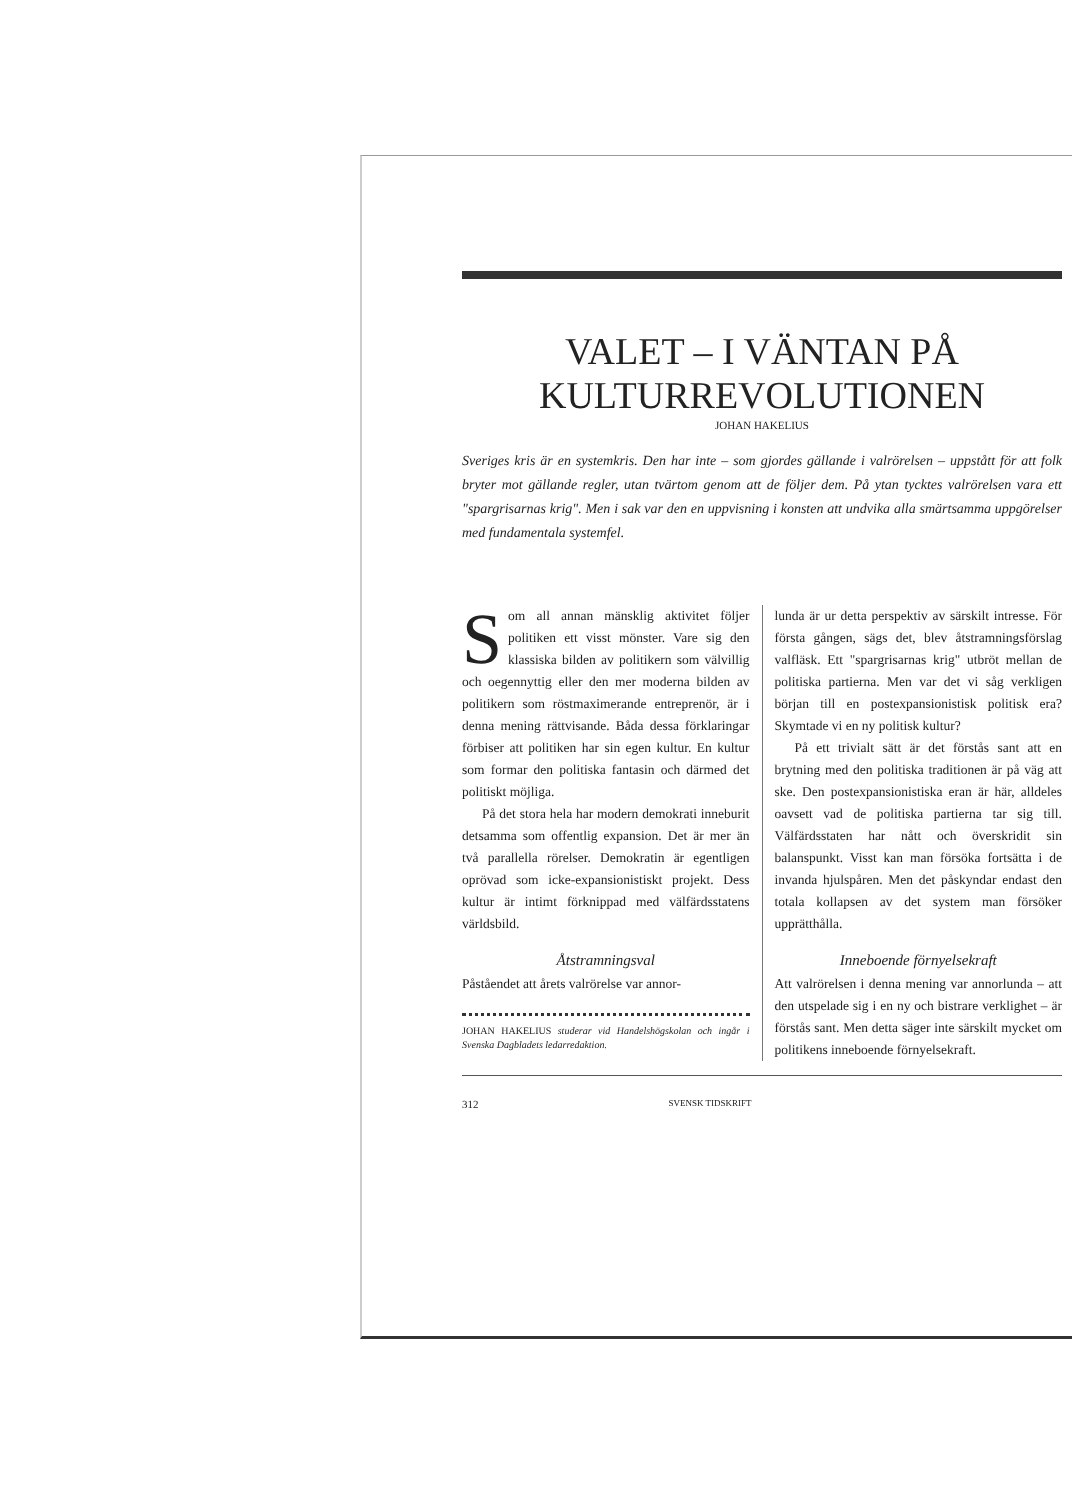VALET – I VÄNTAN PÅ KULTURREVOLUTIONEN
JOHAN HAKELIUS
Sveriges kris är en systemkris. Den har inte – som gjordes gällande i valrörelsen – uppstått för att folk bryter mot gällande regler, utan tvärtom genom att de följer dem. På ytan tycktes valrörelsen vara ett "spargrisarnas krig". Men i sak var den en uppvisning i konsten att undvika alla smärtsamma uppgörelser med fundamentala systemfel.
Som all annan mänsklig aktivitet följer politiken ett visst mönster. Vare sig den klassiska bilden av politikern som välvillig och oegennyttig eller den mer moderna bilden av politikern som röstmaximerande entreprenör, är i denna mening rättvisande. Båda dessa förklaringar förbiser att politiken har sin egen kultur. En kultur som formar den politiska fantasin och därmed det politiskt möjliga.
På det stora hela har modern demokrati inneburit detsamma som offentlig expansion. Det är mer än två parallella rörelser. Demokratin är egentligen oprövad som icke-expansionistiskt projekt. Dess kultur är intimt förknippad med välfärdsstatens världsbild.
Åtstramningsval
Påståendet att årets valrörelse var annor-
JOHAN HAKELIUS studerar vid Handelshögskolan och ingår i Svenska Dagbladets ledarredaktion.
lunda är ur detta perspektiv av särskilt intresse. För första gången, sägs det, blev åtstramningsförslag valfläsk. Ett "spargrisarnas krig" utbröt mellan de politiska partierna. Men var det vi såg verkligen början till en postexpansionistisk politisk era? Skymtade vi en ny politisk kultur?
På ett trivialt sätt är det förstås sant att en brytning med den politiska traditionen är på väg att ske. Den postexpansionistiska eran är här, alldeles oavsett vad de politiska partierna tar sig till. Välfärdsstaten har nått och överskridit sin balanspunkt. Visst kan man försöka fortsätta i de invanda hjulspåren. Men det påskyndar endast den totala kollapsen av det system man försöker upprätthålla.
Inneboende förnyelsekraft
Att valrörelsen i denna mening var annorlunda – att den utspelade sig i en ny och bistrare verklighet – är förstås sant. Men detta säger inte särskilt mycket om politikens inneboende förnyelsekraft.
312 SVENSK TIDSKRIFT